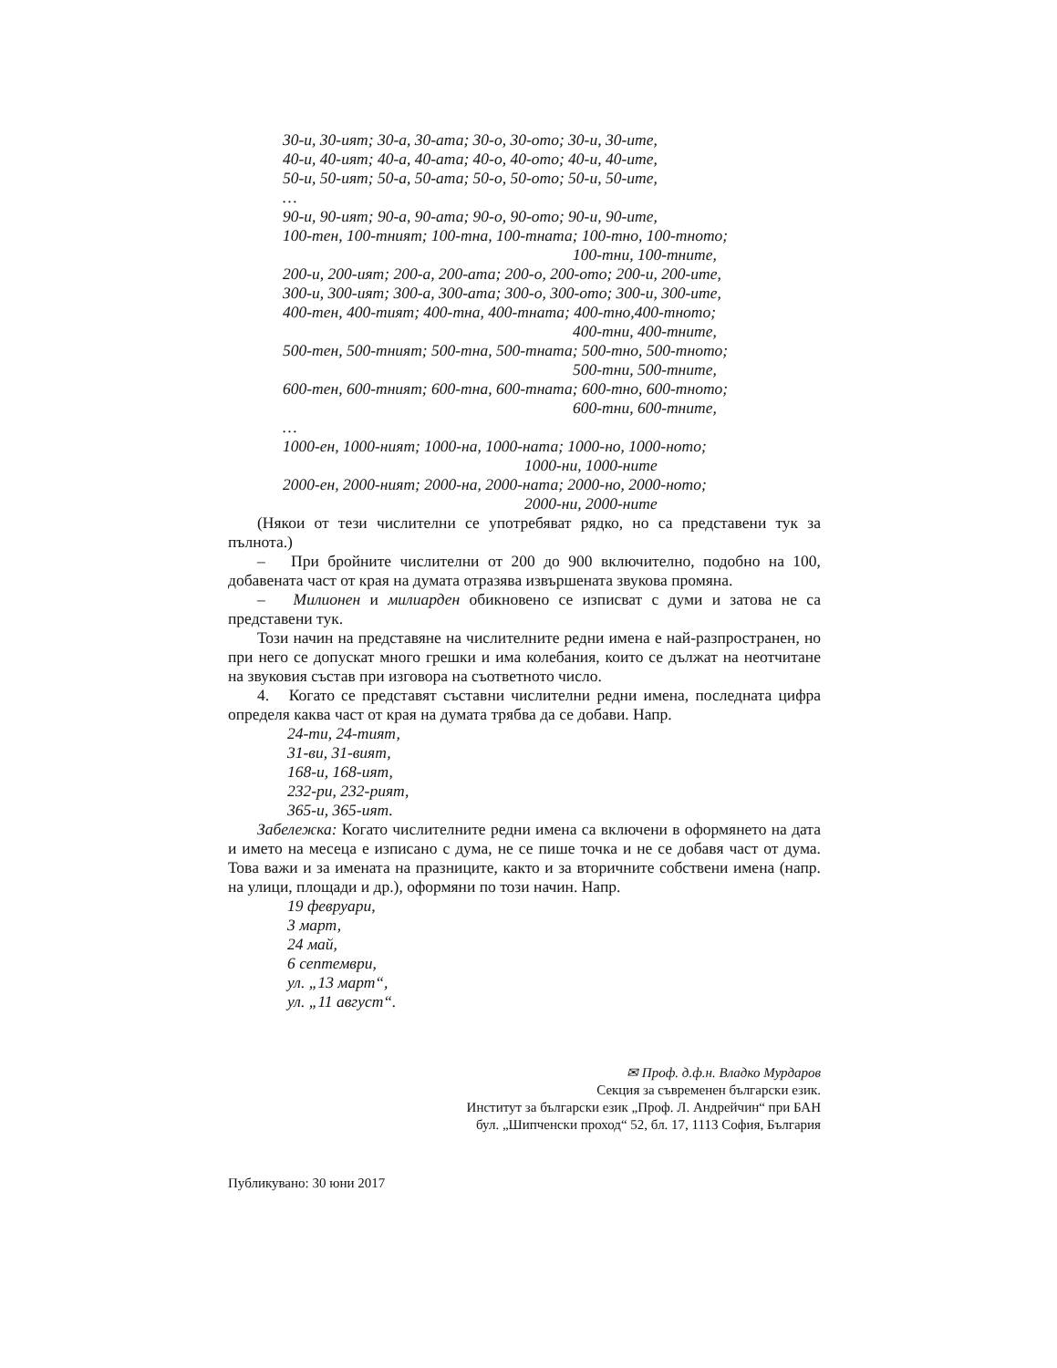30-и, 30-ият; 30-а, 30-ата; 30-о, 30-ото; 30-и, 30-ите,
40-и, 40-ият; 40-а, 40-ата; 40-о, 40-ото; 40-и, 40-ите,
50-и, 50-ият; 50-а, 50-ата; 50-о, 50-ото; 50-и, 50-ите,
…
90-и, 90-ият; 90-а, 90-ата; 90-о, 90-ото; 90-и, 90-ите,
100-тен, 100-тният; 100-тна, 100-тната; 100-тно, 100-тното;
100-тни, 100-тните,
200-и, 200-ият; 200-а, 200-ата; 200-о, 200-ото; 200-и, 200-ите,
300-и, 300-ият; 300-а, 300-ата; 300-о, 300-ото; 300-и, 300-ите,
400-тен, 400-тият; 400-тна, 400-тната; 400-тно,400-тното;
400-тни, 400-тните,
500-тен, 500-тният; 500-тна, 500-тната; 500-тно, 500-тното;
500-тни, 500-тните,
600-тен, 600-тният; 600-тна, 600-тната; 600-тно, 600-тното;
600-тни, 600-тните,
…
1000-ен, 1000-ният; 1000-на, 1000-ната; 1000-но, 1000-ното;
1000-ни, 1000-ните
2000-ен, 2000-ният; 2000-на, 2000-ната; 2000-но, 2000-ното;
2000-ни, 2000-ните
(Някои от тези числителни се употребяват рядко, но са представени тук за пълнота.)
– При бройните числителни от 200 до 900 включително, подобно на 100, добавената част от края на думата отразява извършената звукова промяна.
– Милионен и милиарден обикновено се изписват с думи и затова не са представени тук.
Този начин на представяне на числителните редни имена е най-разпространен, но при него се допускат много грешки и има колебания, които се дължат на неотчитане на звуковия състав при изговора на съответното число.
4. Когато се представят съставни числителни редни имена, последната цифра определя каква част от края на думата трябва да се добави. Напр.
24-ти, 24-тият,
31-ви, 31-вият,
168-и, 168-ият,
232-ри, 232-рият,
365-и, 365-ият.
Забележка: Когато числителните редни имена са включени в оформянето на дата и името на месеца е изписано с дума, не се пише точка и не се добавя част от дума. Това важи и за имената на празниците, както и за вторичните собствени имена (напр. на улици, площади и др.), оформяни по този начин. Напр.
19 февруари,
3 март,
24 май,
6 септември,
ул. „13 март“,
ул. „11 август“.
✉ Проф. д.ф.н. Владко Мурдаров
Секция за съвременен български език.
Институт за български език „Проф. Л. Андрейчин“ при БАН
бул. „Шипченски проход“ 52, бл. 17, 1113 София, България
Публикувано: 30 юни 2017